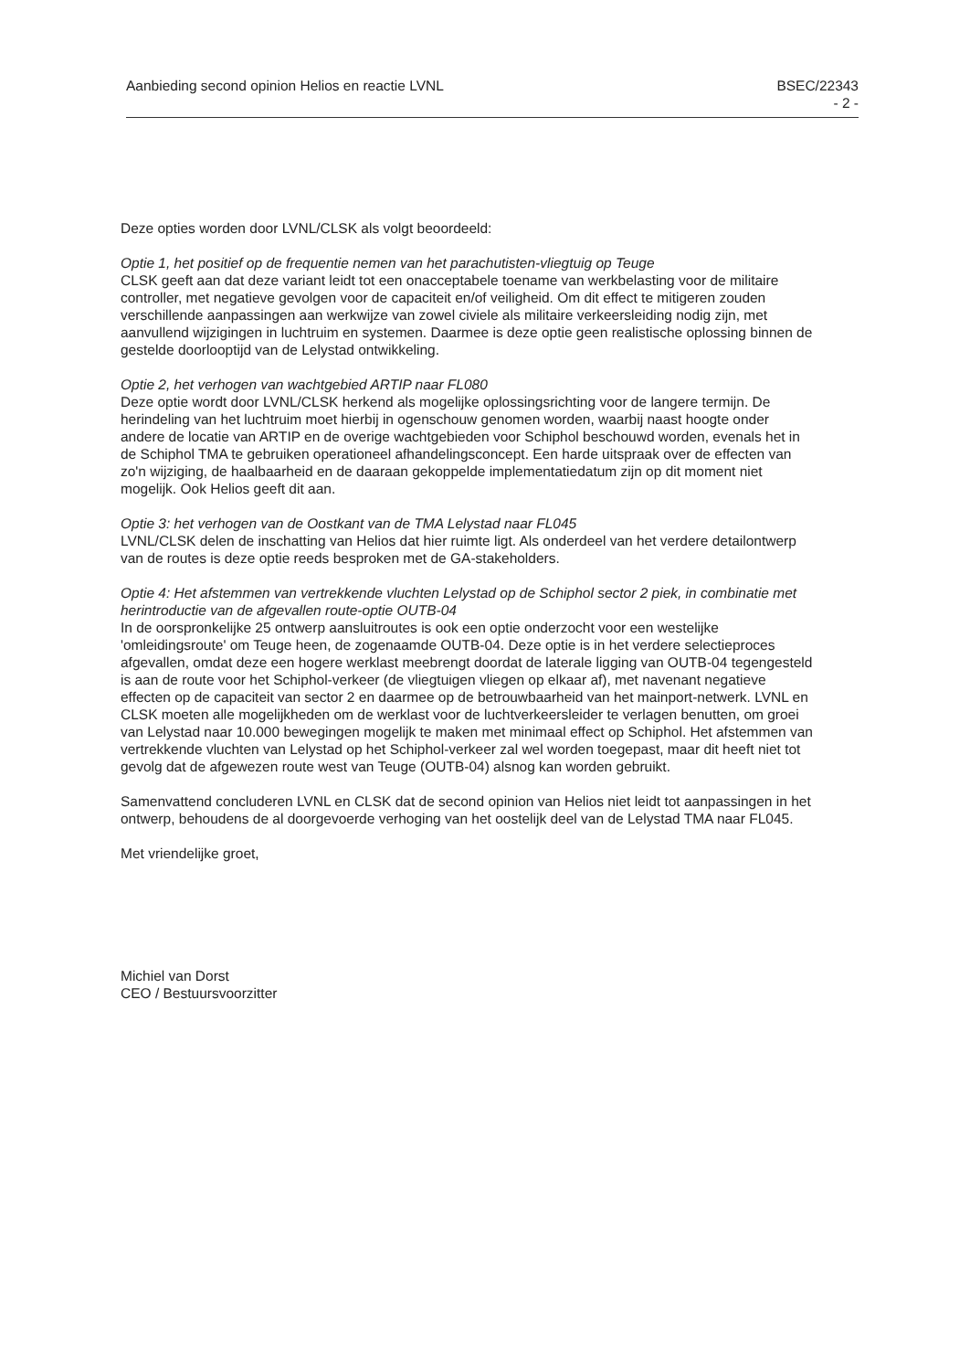Aanbieding second opinion Helios en reactie LVNL BSEC/22343
- 2 -
Deze opties worden door LVNL/CLSK als volgt beoordeeld:
Optie 1, het positief op de frequentie nemen van het parachutisten-vliegtuig op Teuge
CLSK geeft aan dat deze variant leidt tot een onacceptabele toename van werkbelasting voor de militaire controller, met negatieve gevolgen voor de capaciteit en/of veiligheid. Om dit effect te mitigeren zouden verschillende aanpassingen aan werkwijze van zowel civiele als militaire verkeersleiding nodig zijn, met aanvullend wijzigingen in luchtruim en systemen. Daarmee is deze optie geen realistische oplossing binnen de gestelde doorlooptijd van de Lelystad ontwikkeling.
Optie 2, het verhogen van wachtgebied ARTIP naar FL080
Deze optie wordt door LVNL/CLSK herkend als mogelijke oplossingsrichting voor de langere termijn. De herindeling van het luchtruim moet hierbij in ogenschouw genomen worden, waarbij naast hoogte onder andere de locatie van ARTIP en de overige wachtgebieden voor Schiphol beschouwd worden, evenals het in de Schiphol TMA te gebruiken operationeel afhandelingsconcept. Een harde uitspraak over de effecten van zo'n wijziging, de haalbaarheid en de daaraan gekoppelde implementatiedatum zijn op dit moment niet mogelijk. Ook Helios geeft dit aan.
Optie 3: het verhogen van de Oostkant van de TMA Lelystad naar FL045
LVNL/CLSK delen de inschatting van Helios dat hier ruimte ligt. Als onderdeel van het verdere detailontwerp van de routes is deze optie reeds besproken met de GA-stakeholders.
Optie 4: Het afstemmen van vertrekkende vluchten Lelystad op de Schiphol sector 2 piek, in combinatie met herintroductie van de afgevallen route-optie OUTB-04
In de oorspronkelijke 25 ontwerp aansluitroutes is ook een optie onderzocht voor een westelijke 'omleidingsroute' om Teuge heen, de zogenaamde OUTB-04. Deze optie is in het verdere selectieproces afgevallen, omdat deze een hogere werklast meebrengt doordat de laterale ligging van OUTB-04 tegengesteld is aan de route voor het Schiphol-verkeer (de vliegtuigen vliegen op elkaar af), met navenant negatieve effecten op de capaciteit van sector 2 en daarmee op de betrouwbaarheid van het mainport-netwerk. LVNL en CLSK moeten alle mogelijkheden om de werklast voor de luchtverkeersleider te verlagen benutten, om groei van Lelystad naar 10.000 bewegingen mogelijk te maken met minimaal effect op Schiphol. Het afstemmen van vertrekkende vluchten van Lelystad op het Schiphol-verkeer zal wel worden toegepast, maar dit heeft niet tot gevolg dat de afgewezen route west van Teuge (OUTB-04) alsnog kan worden gebruikt.
Samenvattend concluderen LVNL en CLSK dat de second opinion van Helios niet leidt tot aanpassingen in het ontwerp, behoudens de al doorgevoerde verhoging van het oostelijk deel van de Lelystad TMA naar FL045.
Met vriendelijke groet,
Michiel van Dorst
CEO / Bestuursvoorzitter